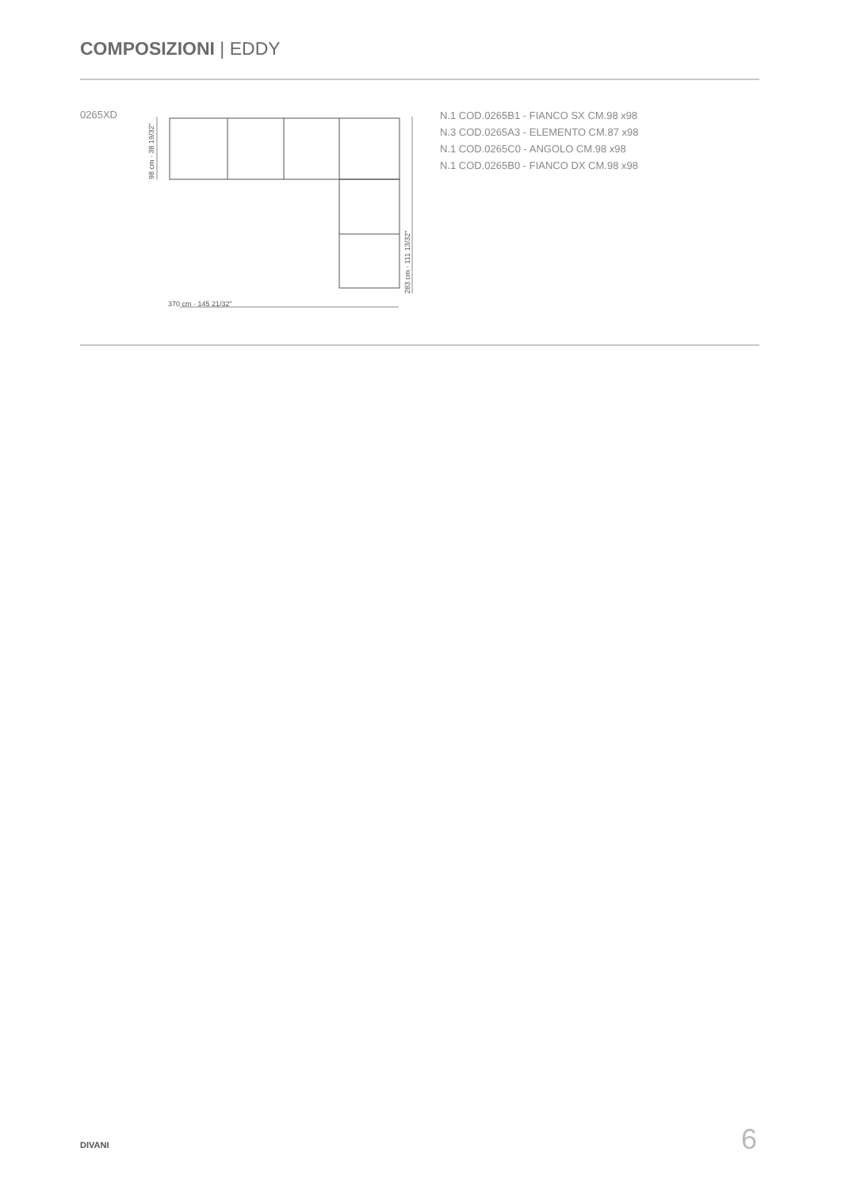COMPOSIZIONI | EDDY
0265XD
370 cm · 145 21/32"
98 cm · 38 19/32"
283 cm · 111 13/32"
N.1 COD.0265B1 - FIANCO SX CM.98 x98
N.3 COD.0265A3 - ELEMENTO CM.87 x98
N.1 COD.0265C0 - ANGOLO CM.98 x98
N.1 COD.0265B0 - FIANCO DX CM.98 x98
DIVANI 6